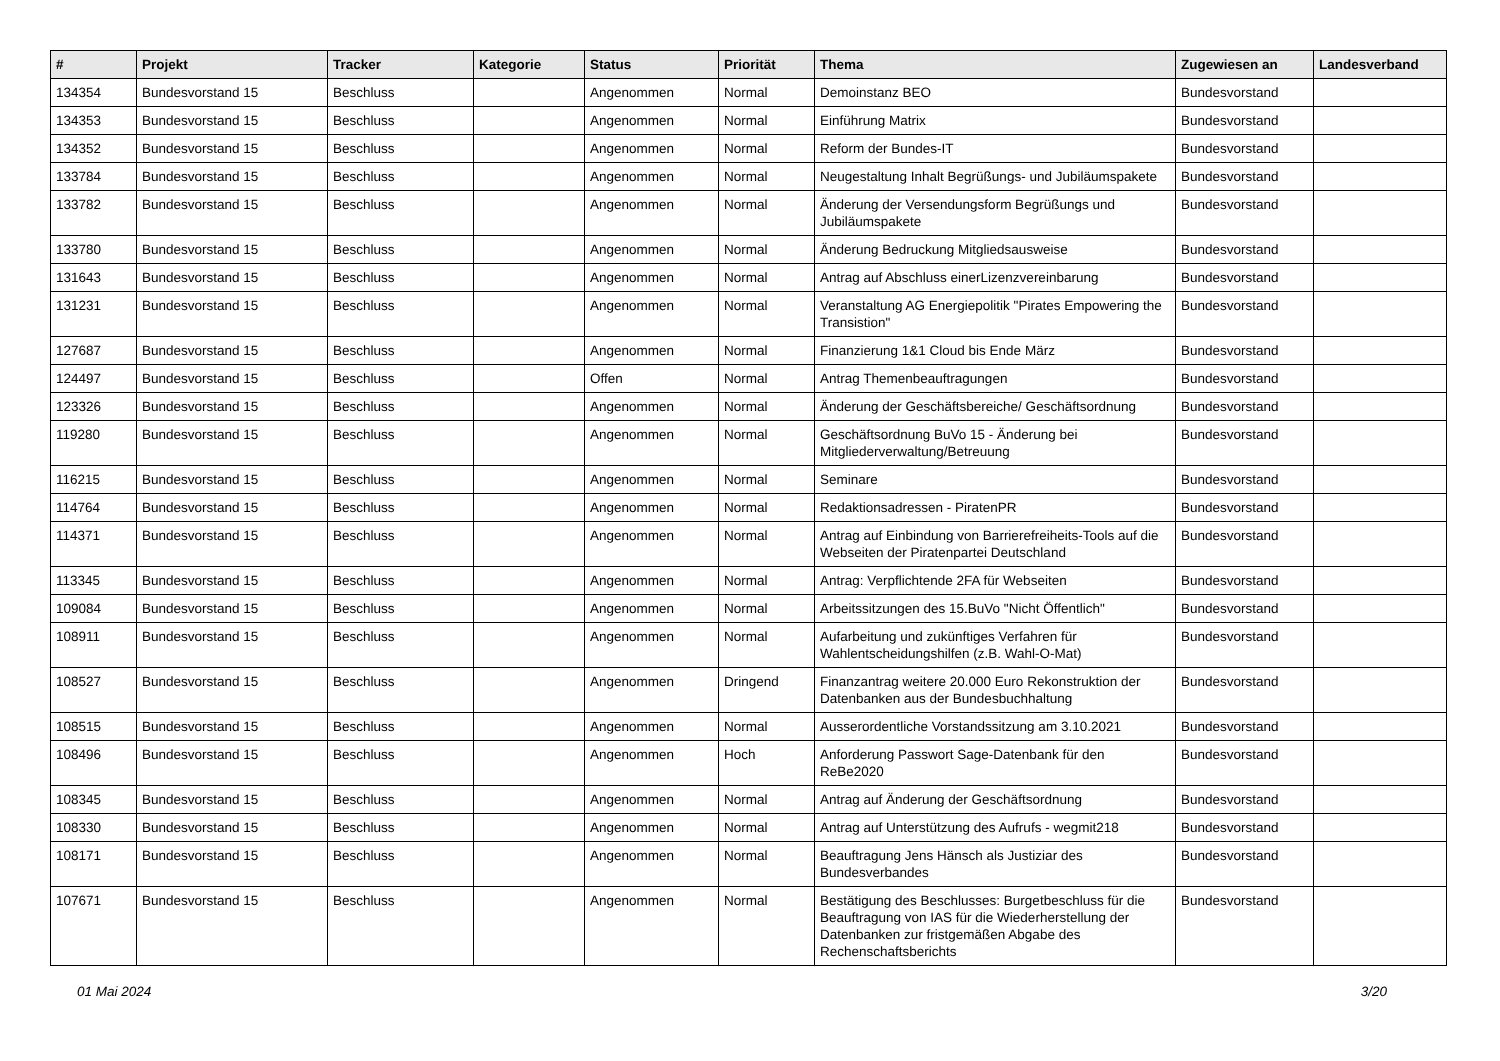| # | Projekt | Tracker | Kategorie | Status | Priorität | Thema | Zugewiesen an | Landesverband |
| --- | --- | --- | --- | --- | --- | --- | --- | --- |
| 134354 | Bundesvorstand 15 | Beschluss | | Angenommen | Normal | Demoinstanz BEO | Bundesvorstand | |
| 134353 | Bundesvorstand 15 | Beschluss | | Angenommen | Normal | Einführung Matrix | Bundesvorstand | |
| 134352 | Bundesvorstand 15 | Beschluss | | Angenommen | Normal | Reform der Bundes-IT | Bundesvorstand | |
| 133784 | Bundesvorstand 15 | Beschluss | | Angenommen | Normal | Neugestaltung Inhalt Begrüßungs- und Jubiläumspakete | Bundesvorstand | |
| 133782 | Bundesvorstand 15 | Beschluss | | Angenommen | Normal | Änderung der Versendungsform Begrüßungs und Jubiläumspakete | Bundesvorstand | |
| 133780 | Bundesvorstand 15 | Beschluss | | Angenommen | Normal | Änderung Bedruckung Mitgliedsausweise | Bundesvorstand | |
| 131643 | Bundesvorstand 15 | Beschluss | | Angenommen | Normal | Antrag auf Abschluss einerLizenzvereinbarung | Bundesvorstand | |
| 131231 | Bundesvorstand 15 | Beschluss | | Angenommen | Normal | Veranstaltung AG Energiepolitik "Pirates Empowering the Transistion" | Bundesvorstand | |
| 127687 | Bundesvorstand 15 | Beschluss | | Angenommen | Normal | Finanzierung 1&1 Cloud bis Ende März | Bundesvorstand | |
| 124497 | Bundesvorstand 15 | Beschluss | | Offen | Normal | Antrag Themenbeauftragungen | Bundesvorstand | |
| 123326 | Bundesvorstand 15 | Beschluss | | Angenommen | Normal | Änderung der Geschäftsbereiche/ Geschäftsordnung | Bundesvorstand | |
| 119280 | Bundesvorstand 15 | Beschluss | | Angenommen | Normal | Geschäftsordnung BuVo 15 - Änderung bei Mitgliederverwaltung/Betreuung | Bundesvorstand | |
| 116215 | Bundesvorstand 15 | Beschluss | | Angenommen | Normal | Seminare | Bundesvorstand | |
| 114764 | Bundesvorstand 15 | Beschluss | | Angenommen | Normal | Redaktionsadressen - PiratenPR | Bundesvorstand | |
| 114371 | Bundesvorstand 15 | Beschluss | | Angenommen | Normal | Antrag auf Einbindung von Barrierefreiheits-Tools auf die Webseiten der Piratenpartei Deutschland | Bundesvorstand | |
| 113345 | Bundesvorstand 15 | Beschluss | | Angenommen | Normal | Antrag: Verpflichtende 2FA für Webseiten | Bundesvorstand | |
| 109084 | Bundesvorstand 15 | Beschluss | | Angenommen | Normal | Arbeitssitzungen des 15.BuVo "Nicht Öffentlich" | Bundesvorstand | |
| 108911 | Bundesvorstand 15 | Beschluss | | Angenommen | Normal | Aufarbeitung und zukünftiges Verfahren für Wahlentscheidungshilfen (z.B. Wahl-O-Mat) | Bundesvorstand | |
| 108527 | Bundesvorstand 15 | Beschluss | | Angenommen | Dringend | Finanzantrag weitere 20.000 Euro Rekonstruktion der Datenbanken aus der Bundesbuchhaltung | Bundesvorstand | |
| 108515 | Bundesvorstand 15 | Beschluss | | Angenommen | Normal | Ausserordentliche Vorstandssitzung am 3.10.2021 | Bundesvorstand | |
| 108496 | Bundesvorstand 15 | Beschluss | | Angenommen | Hoch | Anforderung Passwort Sage-Datenbank für den ReBe2020 | Bundesvorstand | |
| 108345 | Bundesvorstand 15 | Beschluss | | Angenommen | Normal | Antrag auf Änderung der Geschäftsordnung | Bundesvorstand | |
| 108330 | Bundesvorstand 15 | Beschluss | | Angenommen | Normal | Antrag auf Unterstützung des Aufrufs - wegmit218 | Bundesvorstand | |
| 108171 | Bundesvorstand 15 | Beschluss | | Angenommen | Normal | Beauftragung Jens Hänsch als Justiziar des Bundesverbandes | Bundesvorstand | |
| 107671 | Bundesvorstand 15 | Beschluss | | Angenommen | Normal | Bestätigung des Beschlusses: Burgetbeschluss für die Beauftragung von IAS für die Wiederherstellung der Datenbanken zur fristgemäßen Abgabe des Rechenschaftsberichts | Bundesvorstand | |
01 Mai 2024 3/20